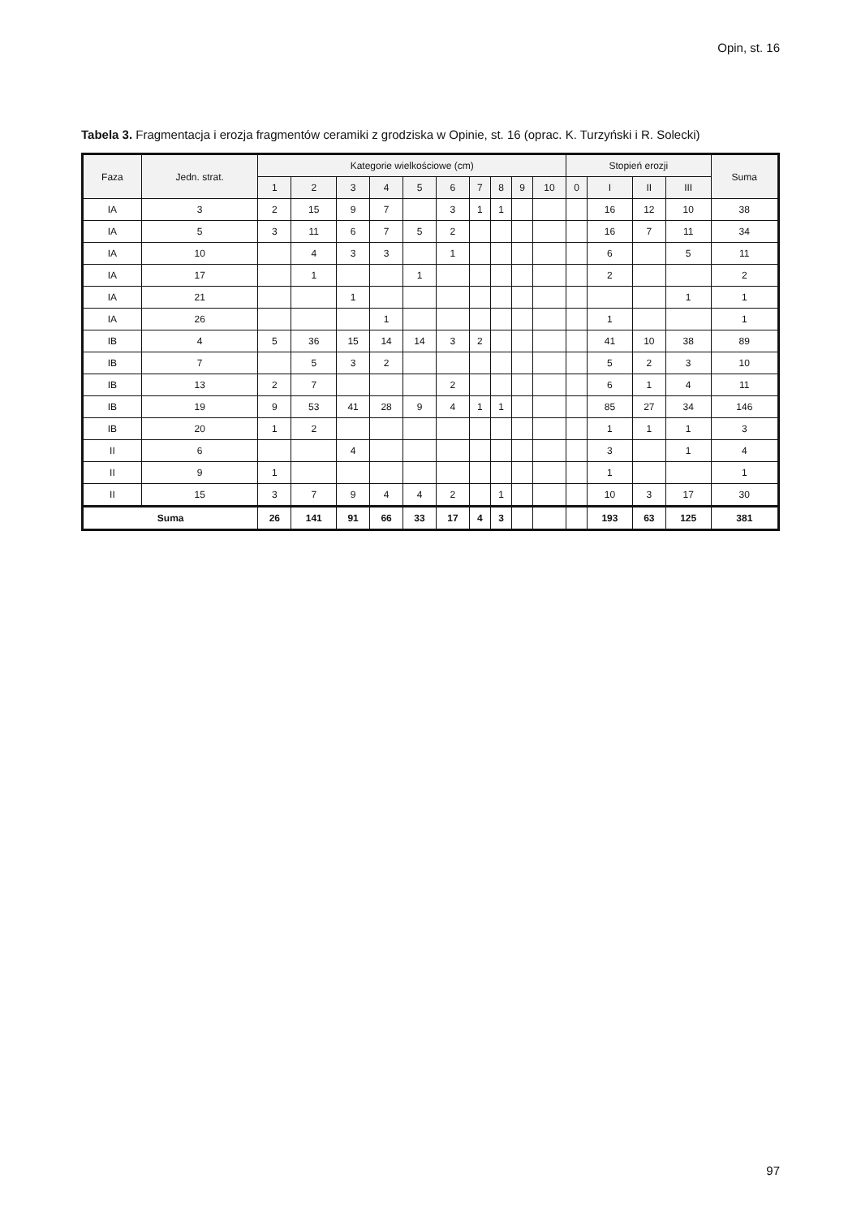Opin, st. 16
Tabela 3. Fragmentacja i erozja fragmentów ceramiki z grodziska w Opinie, st. 16 (oprac. K. Turzyński i R. Solecki)
| Faza | Jedn. strat. | Kategorie wielkościowe (cm) | | | | | | | | | | Stopień erozji | | | | Suma |
| --- | --- | --- | --- | --- | --- | --- | --- | --- | --- | --- | --- | --- | --- | --- | --- | --- |
| | | 1 | 2 | 3 | 4 | 5 | 6 | 7 | 8 | 9 | 10 | 0 | I | II | III | |
| IA | 3 | 2 | 15 | 9 | 7 | | 3 | 1 | 1 | | | | 16 | 12 | 10 | 38 |
| IA | 5 | 3 | 11 | 6 | 7 | 5 | 2 | | | | | | 16 | 7 | 11 | 34 |
| IA | 10 | | 4 | 3 | 3 | | 1 | | | | | | 6 | | 5 | 11 |
| IA | 17 | | 1 | | | 1 | | | | | | | 2 | | | 2 |
| IA | 21 | | | 1 | | | | | | | | | | | 1 | 1 |
| IA | 26 | | | | 1 | | | | | | | | 1 | | | 1 |
| IB | 4 | 5 | 36 | 15 | 14 | 14 | 3 | 2 | | | | | 41 | 10 | 38 | 89 |
| IB | 7 | | 5 | 3 | 2 | | | | | | | | 5 | 2 | 3 | 10 |
| IB | 13 | 2 | 7 | | | | 2 | | | | | | 6 | 1 | 4 | 11 |
| IB | 19 | 9 | 53 | 41 | 28 | 9 | 4 | 1 | 1 | | | | 85 | 27 | 34 | 146 |
| IB | 20 | 1 | 2 | | | | | | | | | | 1 | 1 | 1 | 3 |
| II | 6 | | | 4 | | | | | | | | | 3 | | 1 | 4 |
| II | 9 | 1 | | | | | | | | | | | 1 | | | 1 |
| II | 15 | 3 | 7 | 9 | 4 | 4 | 2 | | 1 | | | | 10 | 3 | 17 | 30 |
| Suma | | 26 | 141 | 91 | 66 | 33 | 17 | 4 | 3 | | | | 193 | 63 | 125 | 381 |
97